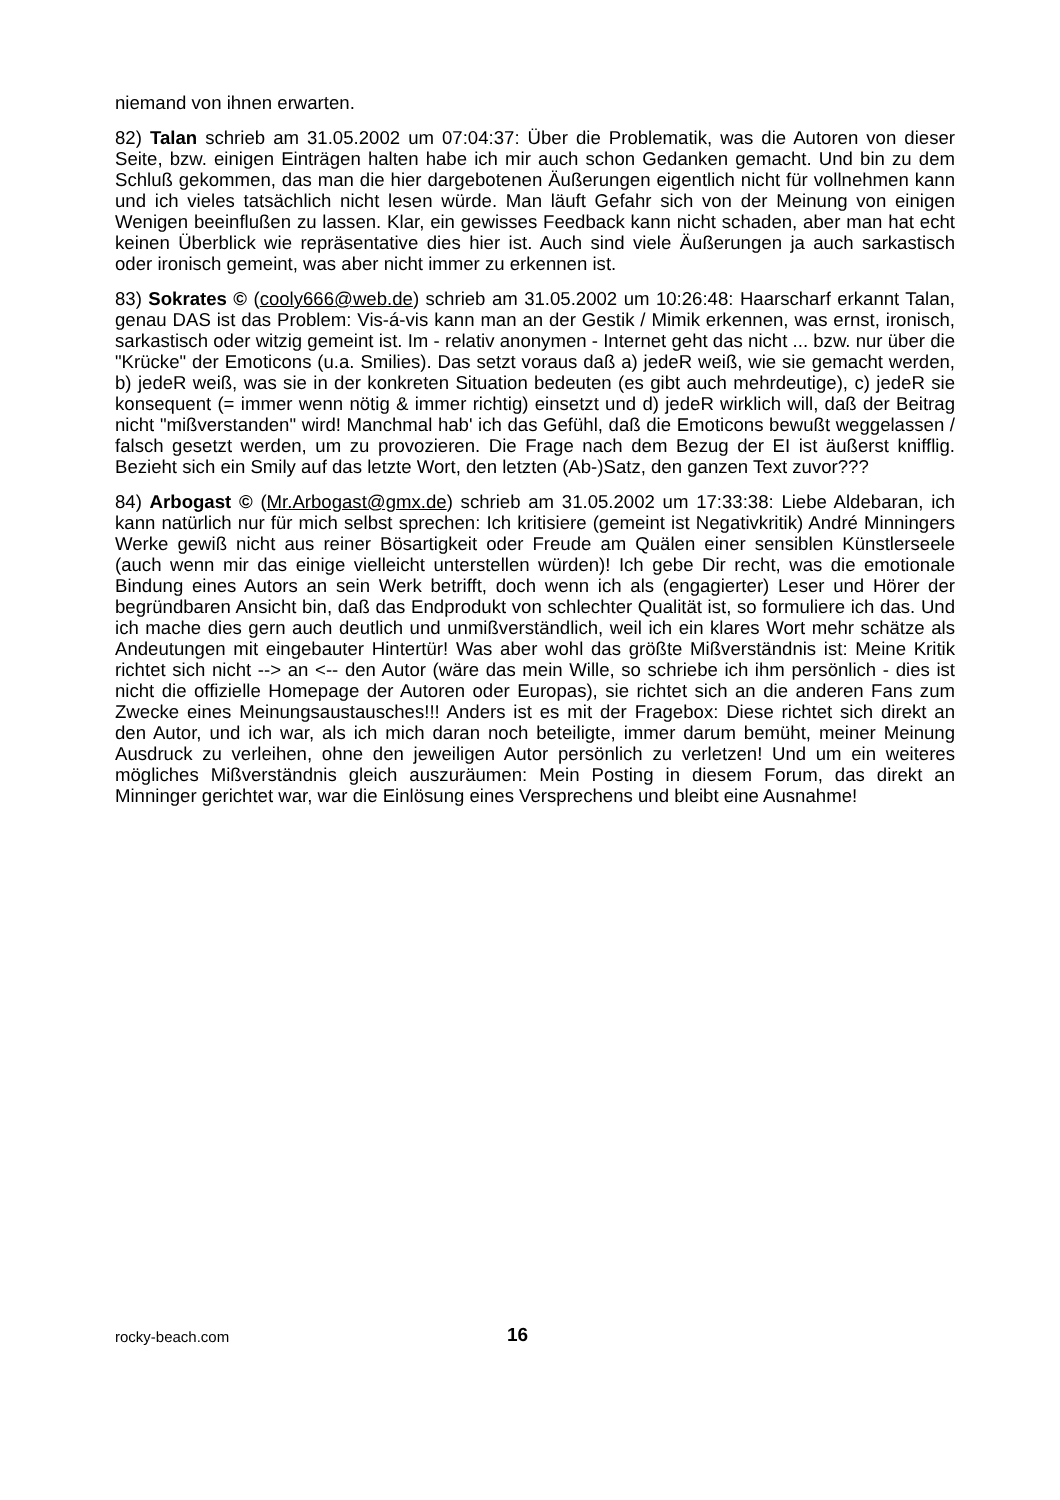niemand von ihnen erwarten.
82) Talan schrieb am 31.05.2002 um 07:04:37: Über die Problematik, was die Autoren von dieser Seite, bzw. einigen Einträgen halten habe ich mir auch schon Gedanken gemacht. Und bin zu dem Schluß gekommen, das man die hier dargebotenen Äußerungen eigentlich nicht für vollnehmen kann und ich vieles tatsächlich nicht lesen würde. Man läuft Gefahr sich von der Meinung von einigen Wenigen beeinflußen zu lassen. Klar, ein gewisses Feedback kann nicht schaden, aber man hat echt keinen Überblick wie repräsentative dies hier ist. Auch sind viele Äußerungen ja auch sarkastisch oder ironisch gemeint, was aber nicht immer zu erkennen ist.
83) Sokrates © (cooly666@web.de) schrieb am 31.05.2002 um 10:26:48: Haarscharf erkannt Talan, genau DAS ist das Problem: Vis-á-vis kann man an der Gestik / Mimik erkennen, was ernst, ironisch, sarkastisch oder witzig gemeint ist. Im - relativ anonymen - Internet geht das nicht ... bzw. nur über die "Krücke" der Emoticons (u.a. Smilies). Das setzt voraus daß a) jedeR weiß, wie sie gemacht werden, b) jedeR weiß, was sie in der konkreten Situation bedeuten (es gibt auch mehrdeutige), c) jedeR sie konsequent (= immer wenn nötig & immer richtig) einsetzt und d) jedeR wirklich will, daß der Beitrag nicht "mißverstanden" wird! Manchmal hab' ich das Gefühl, daß die Emoticons bewußt weggelassen / falsch gesetzt werden, um zu provozieren. Die Frage nach dem Bezug der EI ist äußerst knifflig. Bezieht sich ein Smily auf das letzte Wort, den letzten (Ab-)Satz, den ganzen Text zuvor???
84) Arbogast © (Mr.Arbogast@gmx.de) schrieb am 31.05.2002 um 17:33:38: Liebe Aldebaran, ich kann natürlich nur für mich selbst sprechen: Ich kritisiere (gemeint ist Negativkritik) André Minningers Werke gewiß nicht aus reiner Bösartigkeit oder Freude am Quälen einer sensiblen Künstlerseele (auch wenn mir das einige vielleicht unterstellen würden)! Ich gebe Dir recht, was die emotionale Bindung eines Autors an sein Werk betrifft, doch wenn ich als (engagierter) Leser und Hörer der begründbaren Ansicht bin, daß das Endprodukt von schlechter Qualität ist, so formuliere ich das. Und ich mache dies gern auch deutlich und unmißverständlich, weil ich ein klares Wort mehr schätze als Andeutungen mit eingebauter Hintertür! Was aber wohl das größte Mißverständnis ist: Meine Kritik richtet sich nicht --> an <-- den Autor (wäre das mein Wille, so schriebe ich ihm persönlich - dies ist nicht die offizielle Homepage der Autoren oder Europas), sie richtet sich an die anderen Fans zum Zwecke eines Meinungsaustausches!!! Anders ist es mit der Fragebox: Diese richtet sich direkt an den Autor, und ich war, als ich mich daran noch beteiligte, immer darum bemüht, meiner Meinung Ausdruck zu verleihen, ohne den jeweiligen Autor persönlich zu verletzen! Und um ein weiteres mögliches Mißverständnis gleich auszuräumen: Mein Posting in diesem Forum, das direkt an Minninger gerichtet war, war die Einlösung eines Versprechens und bleibt eine Ausnahme!
rocky-beach.com 16